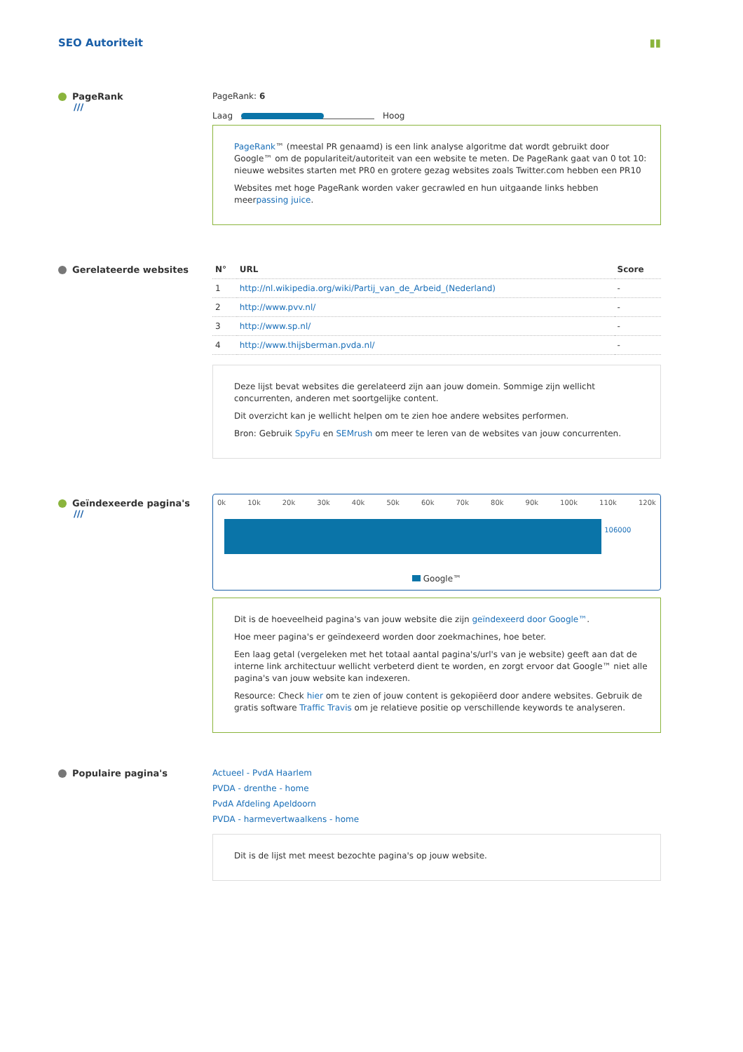SEO Autoriteit ▮▮
PageRank
///
PageRank: 6
Laag Hoog
PageRank™ (meestal PR genaamd) is een link analyse algoritme dat wordt gebruikt door Google™ om de populariteit/autoriteit van een website te meten. De PageRank gaat van 0 tot 10: nieuwe websites starten met PR0 en grotere gezag websites zoals Twitter.com hebben een PR10
Websites met hoge PageRank worden vaker gecrawled en hun uitgaande links hebben meerpassing juice.
Gerelateerde websites
| N° | URL | Score |
| --- | --- | --- |
| 1 | http://nl.wikipedia.org/wiki/Partij_van_de_Arbeid_(Nederland) | - |
| 2 | http://www.pvv.nl/ | - |
| 3 | http://www.sp.nl/ | - |
| 4 | http://www.thijsberman.pvda.nl/ | - |
Deze lijst bevat websites die gerelateerd zijn aan jouw domein. Sommige zijn wellicht concurrenten, anderen met soortgelijke content.
Dit overzicht kan je wellicht helpen om te zien hoe andere websites performen.
Bron: Gebruik SpyFu en SEMrush om meer te leren van de websites van jouw concurrenten.
Geïndexeerde pagina's
///
0k 10k 20k 30k 40k 50k 60k 70k 80k 90k 100k 110k 120k
106000
Google™
Dit is de hoeveelheid pagina's van jouw website die zijn geïndexeerd door Google™.
Hoe meer pagina's er geïndexeerd worden door zoekmachines, hoe beter.
Een laag getal (vergeleken met het totaal aantal pagina's/url's van je website) geeft aan dat de interne link architectuur wellicht verbeterd dient te worden, en zorgt ervoor dat Google™ niet alle pagina's van jouw website kan indexeren.
Resource: Check hier om te zien of jouw content is gekopiëerd door andere websites. Gebruik de gratis software Traffic Travis om je relatieve positie op verschillende keywords te analyseren.
Populaire pagina's Actueel - PvdA Haarlem
PVDA - drenthe - home
PvdA Afdeling Apeldoorn
PVDA - harmevertwaalkens - home
Dit is de lijst met meest bezochte pagina's op jouw website.